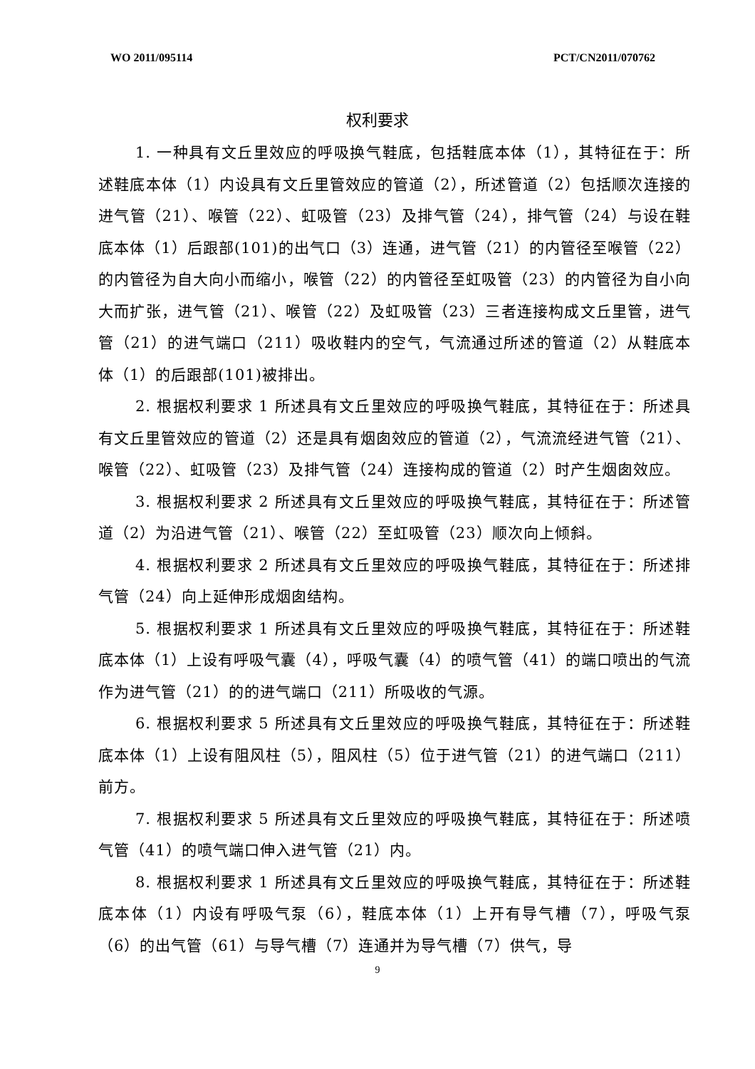WO 2011/095114 PCT/CN2011/070762
权利要求
1. 一种具有文丘里效应的呼吸换气鞋底，包括鞋底本体（1），其特征在于：所述鞋底本体（1）内设具有文丘里管效应的管道（2），所述管道（2）包括顺次连接的进气管（21）、喉管（22）、虹吸管（23）及排气管（24），排气管（24）与设在鞋底本体（1）后跟部(101)的出气口（3）连通，进气管（21）的内管径至喉管（22）的内管径为自大向小而缩小，喉管（22）的内管径至虹吸管（23）的内管径为自小向大而扩张，进气管（21）、喉管（22）及虹吸管（23）三者连接构成文丘里管，进气管（21）的进气端口（211）吸收鞋内的空气，气流通过所述的管道（2）从鞋底本体（1）的后跟部(101)被排出。
2. 根据权利要求 1 所述具有文丘里效应的呼吸换气鞋底，其特征在于：所述具有文丘里管效应的管道（2）还是具有烟囱效应的管道（2），气流流经进气管（21）、喉管（22）、虹吸管（23）及排气管（24）连接构成的管道（2）时产生烟囱效应。
3. 根据权利要求 2 所述具有文丘里效应的呼吸换气鞋底，其特征在于：所述管道（2）为沿进气管（21）、喉管（22）至虹吸管（23）顺次向上倾斜。
4. 根据权利要求 2 所述具有文丘里效应的呼吸换气鞋底，其特征在于：所述排气管（24）向上延伸形成烟囱结构。
5. 根据权利要求 1 所述具有文丘里效应的呼吸换气鞋底，其特征在于：所述鞋底本体（1）上设有呼吸气囊（4），呼吸气囊（4）的喷气管（41）的端口喷出的气流作为进气管（21）的的进气端口（211）所吸收的气源。
6. 根据权利要求 5 所述具有文丘里效应的呼吸换气鞋底，其特征在于：所述鞋底本体（1）上设有阻风柱（5），阻风柱（5）位于进气管（21）的进气端口（211）前方。
7. 根据权利要求 5 所述具有文丘里效应的呼吸换气鞋底，其特征在于：所述喷气管（41）的喷气端口伸入进气管（21）内。
8. 根据权利要求 1 所述具有文丘里效应的呼吸换气鞋底，其特征在于：所述鞋底本体（1）内设有呼吸气泵（6），鞋底本体（1）上开有导气槽（7），呼吸气泵（6）的出气管（61）与导气槽（7）连通并为导气槽（7）供气，导
9